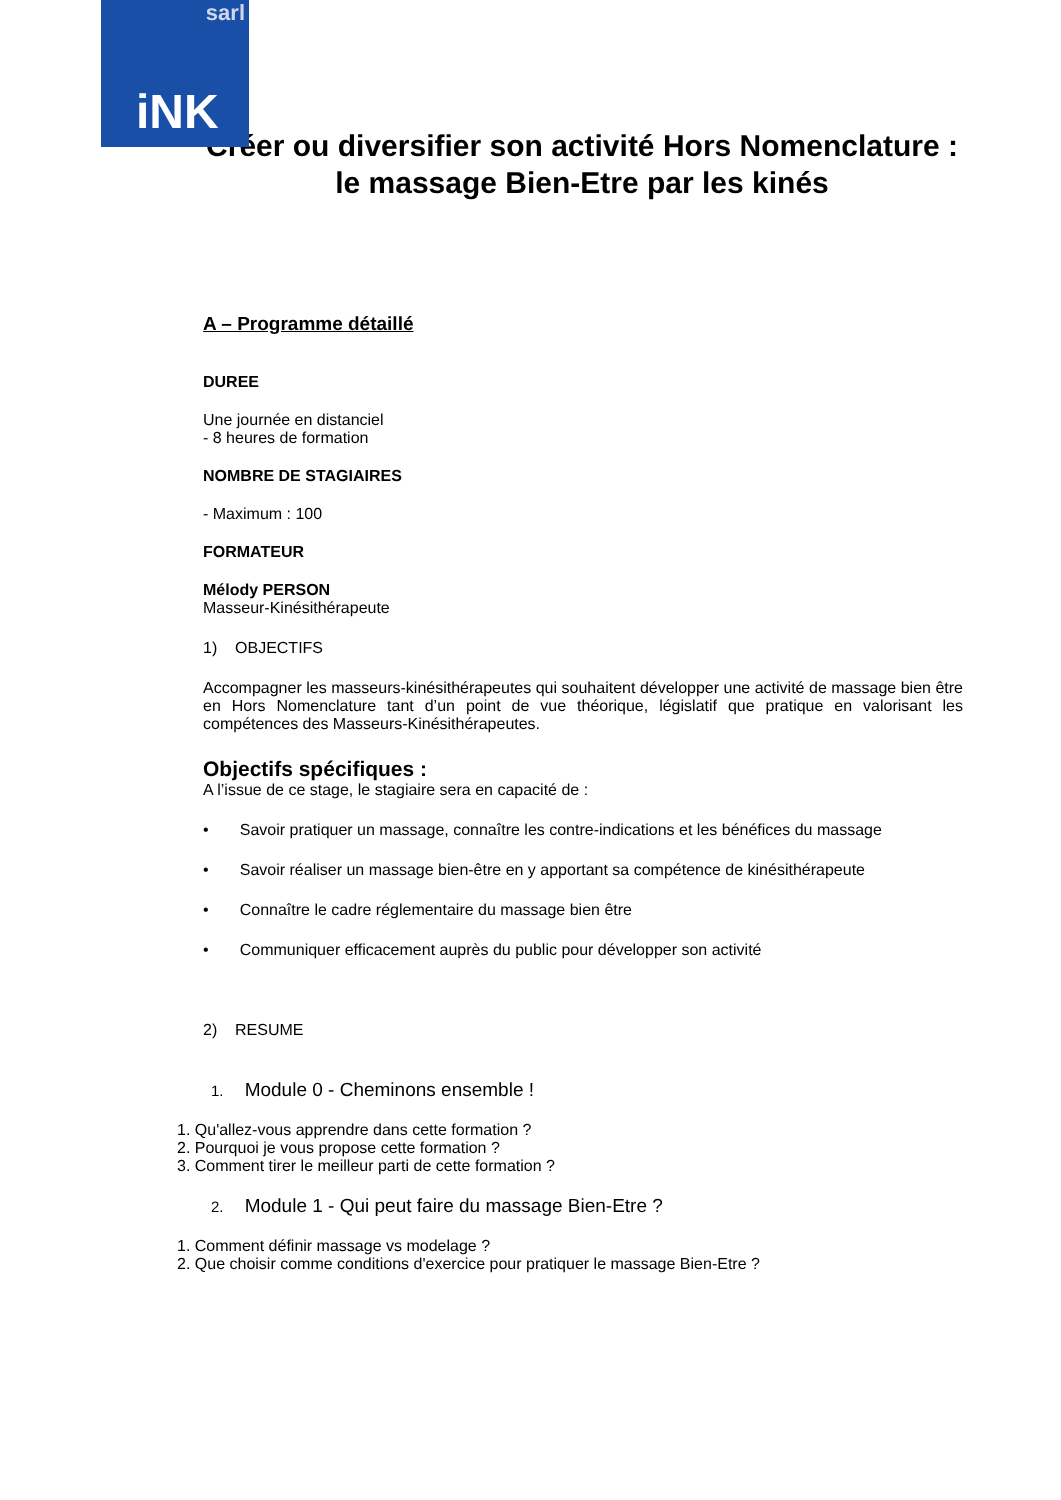sarl
iNK
Créer ou diversifier son activité Hors Nomenclature : le massage Bien-Etre par les kinés
A – Programme détaillé
DUREE
Une journée en distanciel
- 8 heures de formation
NOMBRE DE STAGIAIRES
- Maximum : 100
FORMATEUR
Mélody PERSON
Masseur-Kinésithérapeute
1) OBJECTIFS
Accompagner les masseurs-kinésithérapeutes qui souhaitent développer une activité de massage bien être en Hors Nomenclature tant d’un point de vue théorique, législatif que pratique en valorisant les compétences des Masseurs-Kinésithérapeutes.
Objectifs spécifiques :
A l’issue de ce stage, le stagiaire sera en capacité de :
• Savoir pratiquer un massage, connaître les contre-indications et les bénéfices du massage
• Savoir réaliser un massage bien-être en y apportant sa compétence de kinésithérapeute
• Connaître le cadre réglementaire du massage bien être
• Communiquer efficacement auprès du public pour développer son activité
2) RESUME
1. Module 0 - Cheminons ensemble !
1. Qu'allez-vous apprendre dans cette formation ?
2. Pourquoi je vous propose cette formation ?
3. Comment tirer le meilleur parti de cette formation ?
2. Module 1 - Qui peut faire du massage Bien-Etre ?
1. Comment définir massage vs modelage ?
2. Que choisir comme conditions d'exercice pour pratiquer le massage Bien-Etre ?